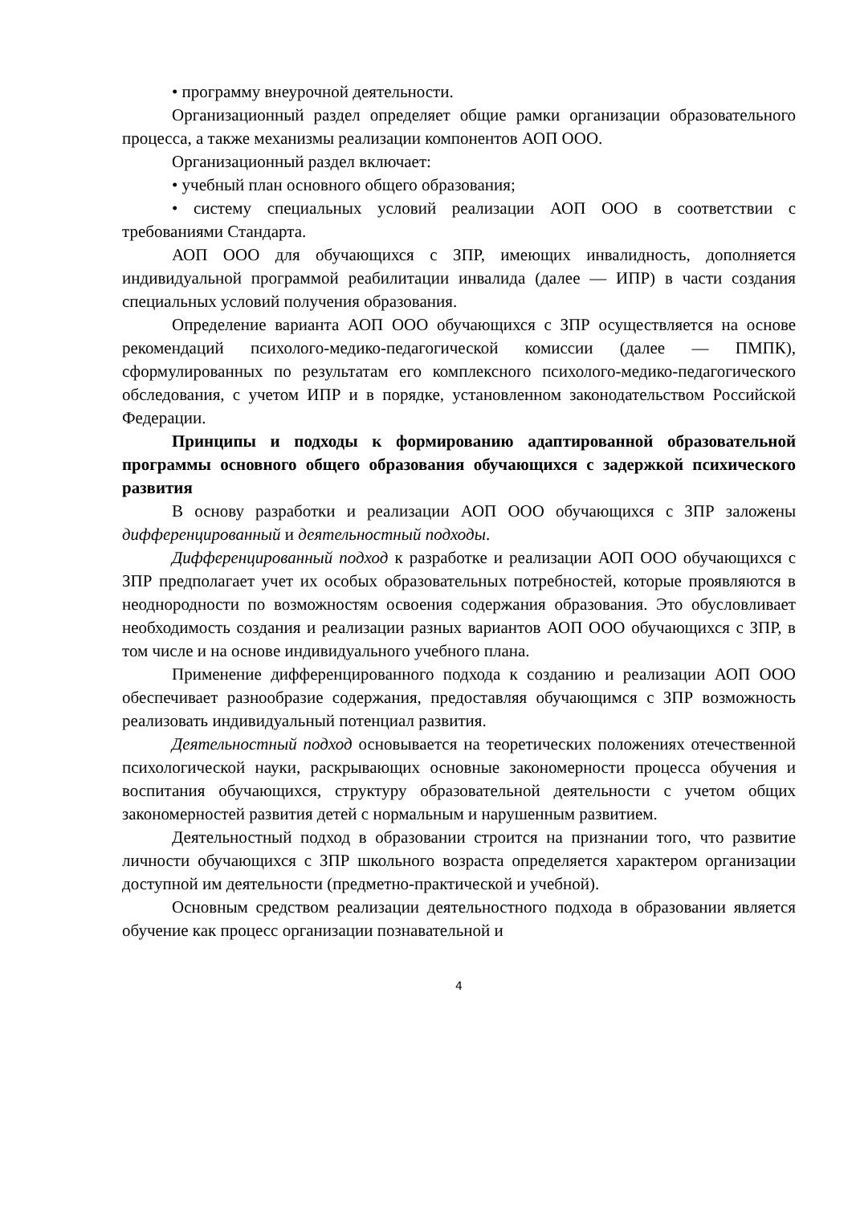• программу внеурочной деятельности.
Организационный раздел определяет общие рамки организации образовательного процесса, а также механизмы реализации компонентов АОП ООО.
Организационный раздел включает:
• учебный план основного общего образования;
• систему специальных условий реализации АОП ООО в соответствии с требованиями Стандарта.
АОП ООО для обучающихся с ЗПР, имеющих инвалидность, дополняется индивидуальной программой реабилитации инвалида (далее — ИПР) в части создания специальных условий получения образования.
Определение варианта АОП ООО обучающихся с ЗПР осуществляется на основе рекомендаций психолого-медико-педагогической комиссии (далее — ПМПК), сформулированных по результатам его комплексного психолого-медико-педагогического обследования, с учетом ИПР и в порядке, установленном законодательством Российской Федерации.
Принципы и подходы к формированию адаптированной образовательной программы основного общего образования обучающихся с задержкой психического развития
В основу разработки и реализации АОП ООО обучающихся с ЗПР заложены дифференцированный и деятельностный подходы.
Дифференцированный подход к разработке и реализации АОП ООО обучающихся с ЗПР предполагает учет их особых образовательных потребностей, которые проявляются в неоднородности по возможностям освоения содержания образования. Это обусловливает необходимость создания и реализации разных вариантов АОП ООО обучающихся с ЗПР, в том числе и на основе индивидуального учебного плана.
Применение дифференцированного подхода к созданию и реализации АОП ООО обеспечивает разнообразие содержания, предоставляя обучающимся с ЗПР возможность реализовать индивидуальный потенциал развития.
Деятельностный подход основывается на теоретических положениях отечественной психологической науки, раскрывающих основные закономерности процесса обучения и воспитания обучающихся, структуру образовательной деятельности с учетом общих закономерностей развития детей с нормальным и нарушенным развитием.
Деятельностный подход в образовании строится на признании того, что развитие личности обучающихся с ЗПР школьного возраста определяется характером организации доступной им деятельности (предметно-практической и учебной).
Основным средством реализации деятельностного подхода в образовании является обучение как процесс организации познавательной и
4